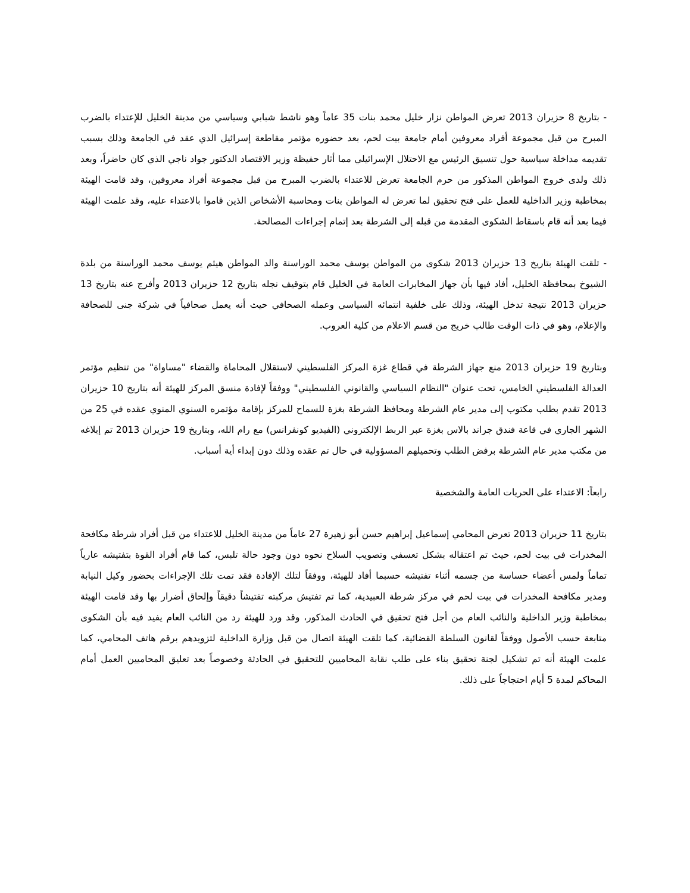- بتاريخ 8 حزيران 2013 تعرض المواطن نزار خليل محمد بنات 35 عاماً وهو ناشط شبابي وسياسي من مدينة الخليل للإعتداء بالضرب المبرح من قبل مجموعة أفراد معروفين أمام جامعة بيت لحم، بعد حضوره مؤتمر مقاطعة إسرائيل الذي عقد في الجامعة وذلك بسبب تقديمه مداخلة سياسية حول تنسيق الرئيس مع الاحتلال الإسرائيلي مما أثار حفيظة وزير الاقتصاد الدكتور جواد ناجي الذي كان حاضراً، وبعد ذلك ولدى خروج المواطن المذكور من حرم الجامعة تعرض للاعتداء بالضرب المبرح من قبل مجموعة أفراد معروفين، وقد قامت الهيئة بمخاطبة وزير الداخلية للعمل على فتح تحقيق لما تعرض له المواطن بنات ومحاسبة الأشخاص الذين قاموا بالاعتداء عليه، وقد علمت الهيئة فيما بعد أنه قام باسقاط الشكوى المقدمة من قبله إلى الشرطة بعد إتمام إجراءات المصالحة.
- تلقت الهيئة بتاريخ 13 حزيران 2013 شكوى من المواطن يوسف محمد الوراسنة والد المواطن هيثم يوسف محمد الوراسنة من بلدة الشيوخ بمحافظة الخليل، أفاد فيها بأن جهاز المخابرات العامة في الخليل قام بتوقيف نجله بتاريخ 12 حزيران 2013 وأفرج عنه بتاريخ 13 حزيران 2013 نتيجة تدخل الهيئة، وذلك على خلفية انتمائه السياسي وعمله الصحافي حيث أنه يعمل صحافياً في شركة جنى للصحافة والإعلام، وهو في ذات الوقت طالب خريج من قسم الاعلام من كلية العروب.
وبتاريخ 19 حزيران 2013 منع جهاز الشرطة في قطاع غزة المركز الفلسطيني لاستقلال المحاماة والقضاء "مساواة" من تنظيم مؤتمر العدالة الفلسطيني الخامس، تحت عنوان "النظام السياسي والقانوني الفلسطيني" ووفقاً لإفادة منسق المركز للهيئة أنه بتاريخ 10 حزيران 2013 تقدم بطلب مكتوب إلى مدير عام الشرطة ومحافظ الشرطة بغزة للسماح للمركز بإقامة مؤتمره السنوي المنوي عقده في 25 من الشهر الجاري في قاعة فندق جراند بالاس بغزة عبر الربط الإلكتروني (الفيديو كونفرانس) مع رام الله، وبتاريخ 19 حزيران 2013 تم إبلاغه من مكتب مدير عام الشرطة برفض الطلب وتحميلهم المسؤولية في حال تم عقده وذلك دون إبداء أية أسباب.
رابعاً: الاعتداء على الحريات العامة والشخصية
بتاريخ 11 حزيران 2013 تعرض المحامي إسماعيل إبراهيم حسن أبو زهيرة 27 عاماً من مدينة الخليل للاعتداء من قبل أفراد شرطة مكافحة المخدرات في بيت لحم، حيث تم اعتقاله بشكل تعسفي وتصويب السلاح نحوه دون وجود حالة تلبس، كما قام أفراد القوة بتفتيشه عارياً تماماً ولمس أعضاء حساسة من جسمه أثناء تفتيشه حسبما أفاد للهيئة، ووفقاً لتلك الإفادة فقد تمت تلك الإجراءات بحضور وكيل النيابة ومدير مكافحة المخدرات في بيت لحم في مركز شرطة العبيدية، كما تم تفتيش مركبته تفتيشاً دقيقاً وإلحاق أضرار بها وقد قامت الهيئة بمخاطبة وزير الداخلية والنائب العام من أجل فتح تحقيق في الحادث المذكور، وقد ورد للهيئة رد من النائب العام يفيد فيه بأن الشكوى متابعة حسب الأصول ووفقاً لقانون السلطة القضائية، كما تلقت الهيئة اتصال من قبل وزارة الداخلية لتزويدهم برقم هاتف المحامي، كما علمت الهيئة أنه تم تشكيل لجنة تحقيق بناء على طلب نقابة المحاميين للتحقيق في الحادثة وخصوصاً بعد تعليق المحاميين العمل أمام المحاكم لمدة 5 أيام احتجاجاً على ذلك.